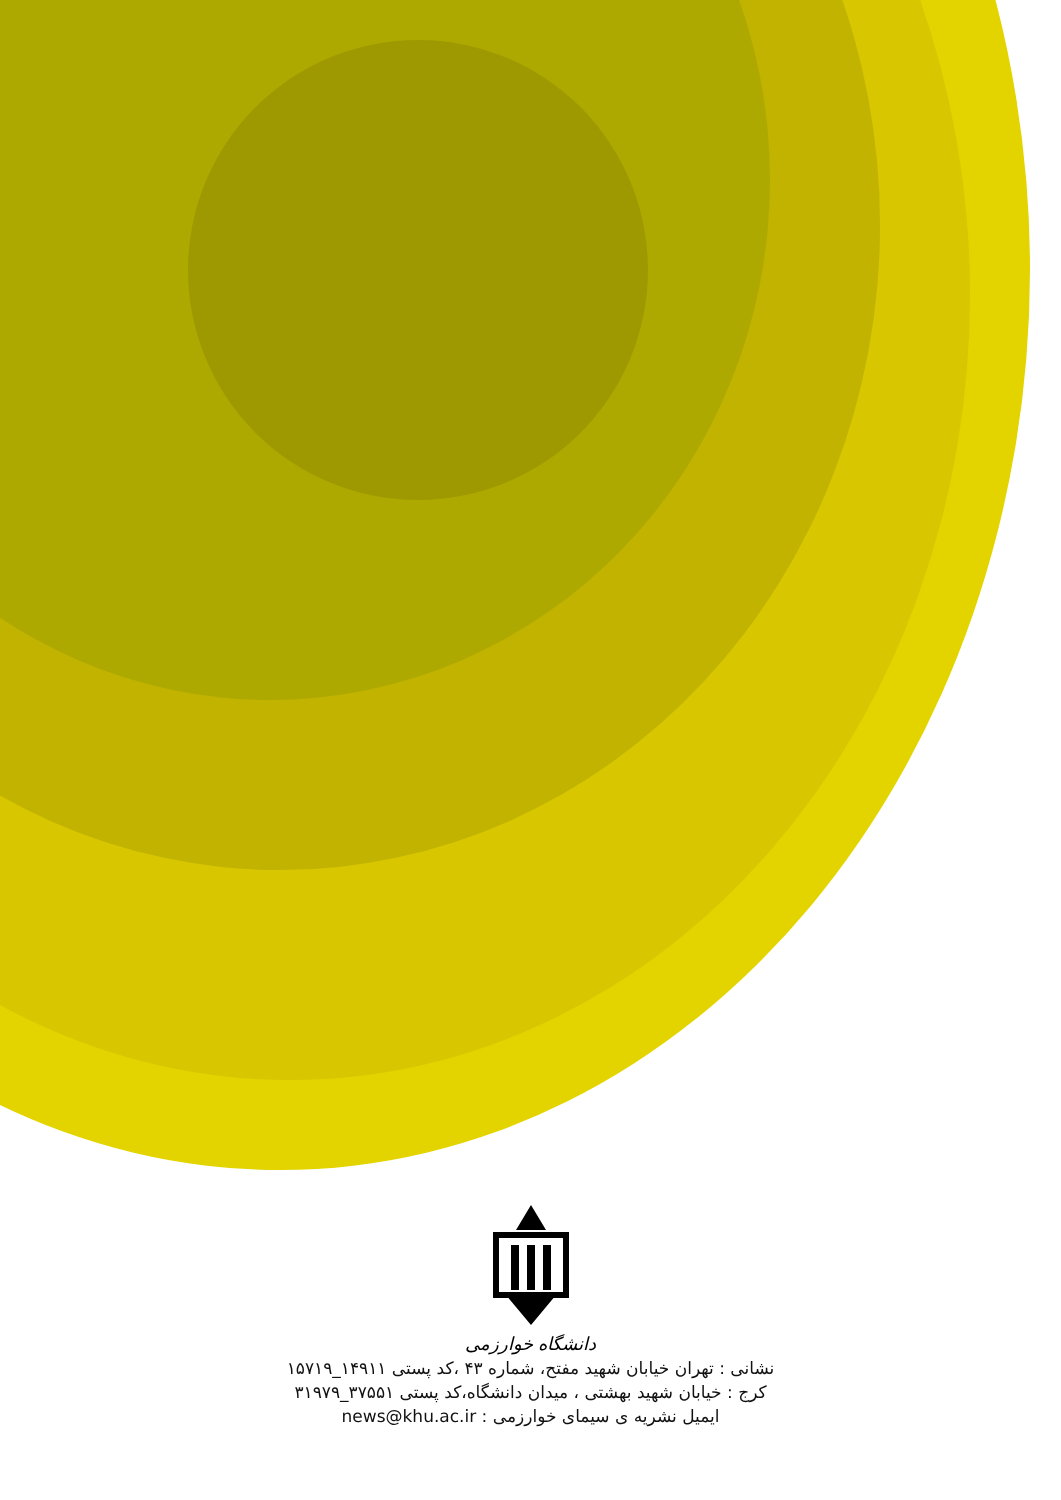دانشگاه خوارزمی
نشانی : تهران خیابان شهید مفتح، شماره ۴۳ ،کد پستی ۱۴۹۱۱_۱۵۷۱۹
کرج : خیابان شهید بهشتی ، میدان دانشگاه،کد پستی ۳۷۵۵۱_۳۱۹۷۹
ایمیل نشریه ی سیمای خوارزمی : news@khu.ac.ir